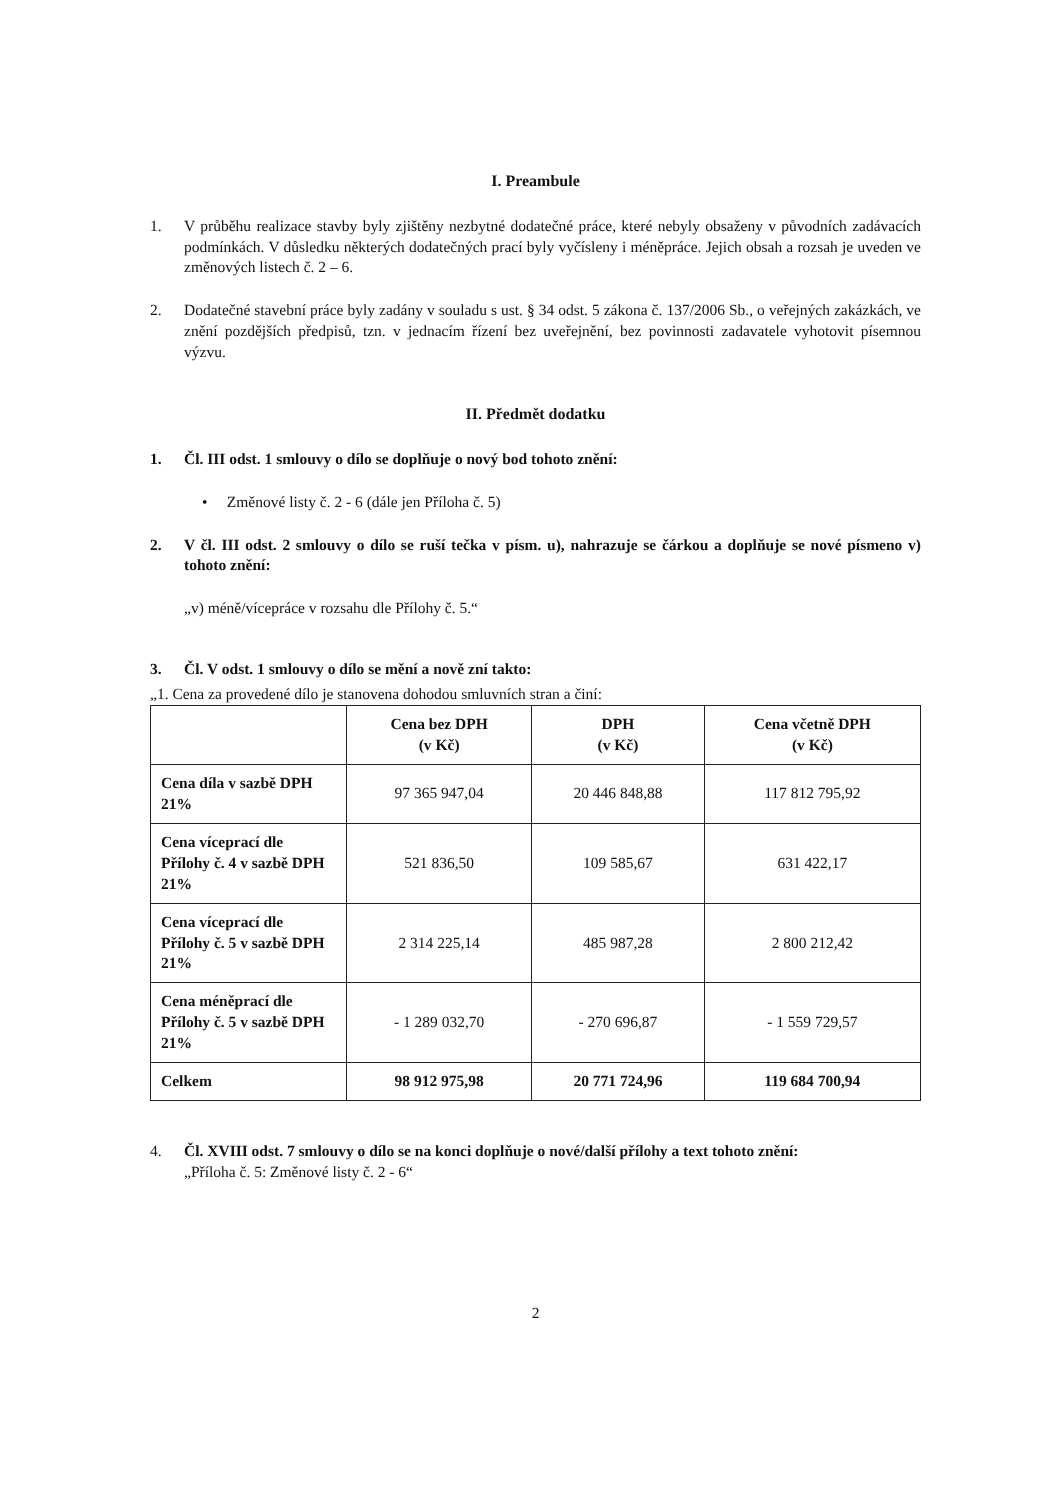I. Preambule
1. V průběhu realizace stavby byly zjištěny nezbytné dodatečné práce, které nebyly obsaženy v původních zadávacích podmínkách. V důsledku některých dodatečných prací byly vyčísleny i méněpráce. Jejich obsah a rozsah je uveden ve změnových listech č. 2 – 6.
2. Dodatečné stavební práce byly zadány v souladu s ust. § 34 odst. 5 zákona č. 137/2006 Sb., o veřejných zakázkách, ve znění pozdějších předpisů, tzn. v jednacím řízení bez uveřejnění, bez povinnosti zadavatele vyhotovit písemnou výzvu.
II. Předmět dodatku
1. Čl. III odst. 1 smlouvy o dílo se doplňuje o nový bod tohoto znění:
• Změnové listy č. 2 - 6 (dále jen Příloha č. 5)
2. V čl. III odst. 2 smlouvy o dílo se ruší tečka v písm. u), nahrazuje se čárkou a doplňuje se nové písmeno v) tohoto znění:
„v) méně/vícepráce v rozsahu dle Přílohy č. 5.“
3. Čl. V odst. 1 smlouvy o dílo se mění a nově zní takto:
„1. Cena za provedené dílo je stanovena dohodou smluvních stran a činí:
| | Cena bez DPH (v Kč) | DPH (v Kč) | Cena včetně DPH (v Kč) |
| --- | --- | --- | --- |
| Cena díla v sazbě DPH 21% | 97 365 947,04 | 20 446 848,88 | 117 812 795,92 |
| Cena víceprací dle Přílohy č. 4 v sazbě DPH 21% | 521 836,50 | 109 585,67 | 631 422,17 |
| Cena víceprací dle Přílohy č. 5 v sazbě DPH 21% | 2 314 225,14 | 485 987,28 | 2 800 212,42 |
| Cena méněprací dle Přílohy č. 5 v sazbě DPH 21% | - 1 289 032,70 | - 270 696,87 | - 1 559 729,57 |
| Celkem | 98 912 975,98 | 20 771 724,96 | 119 684 700,94 |
4. Čl. XVIII odst. 7 smlouvy o dílo se na konci doplňuje o nové/další přílohy a text tohoto znění:
„Příloha č. 5: Změnové listy č. 2 - 6“
2